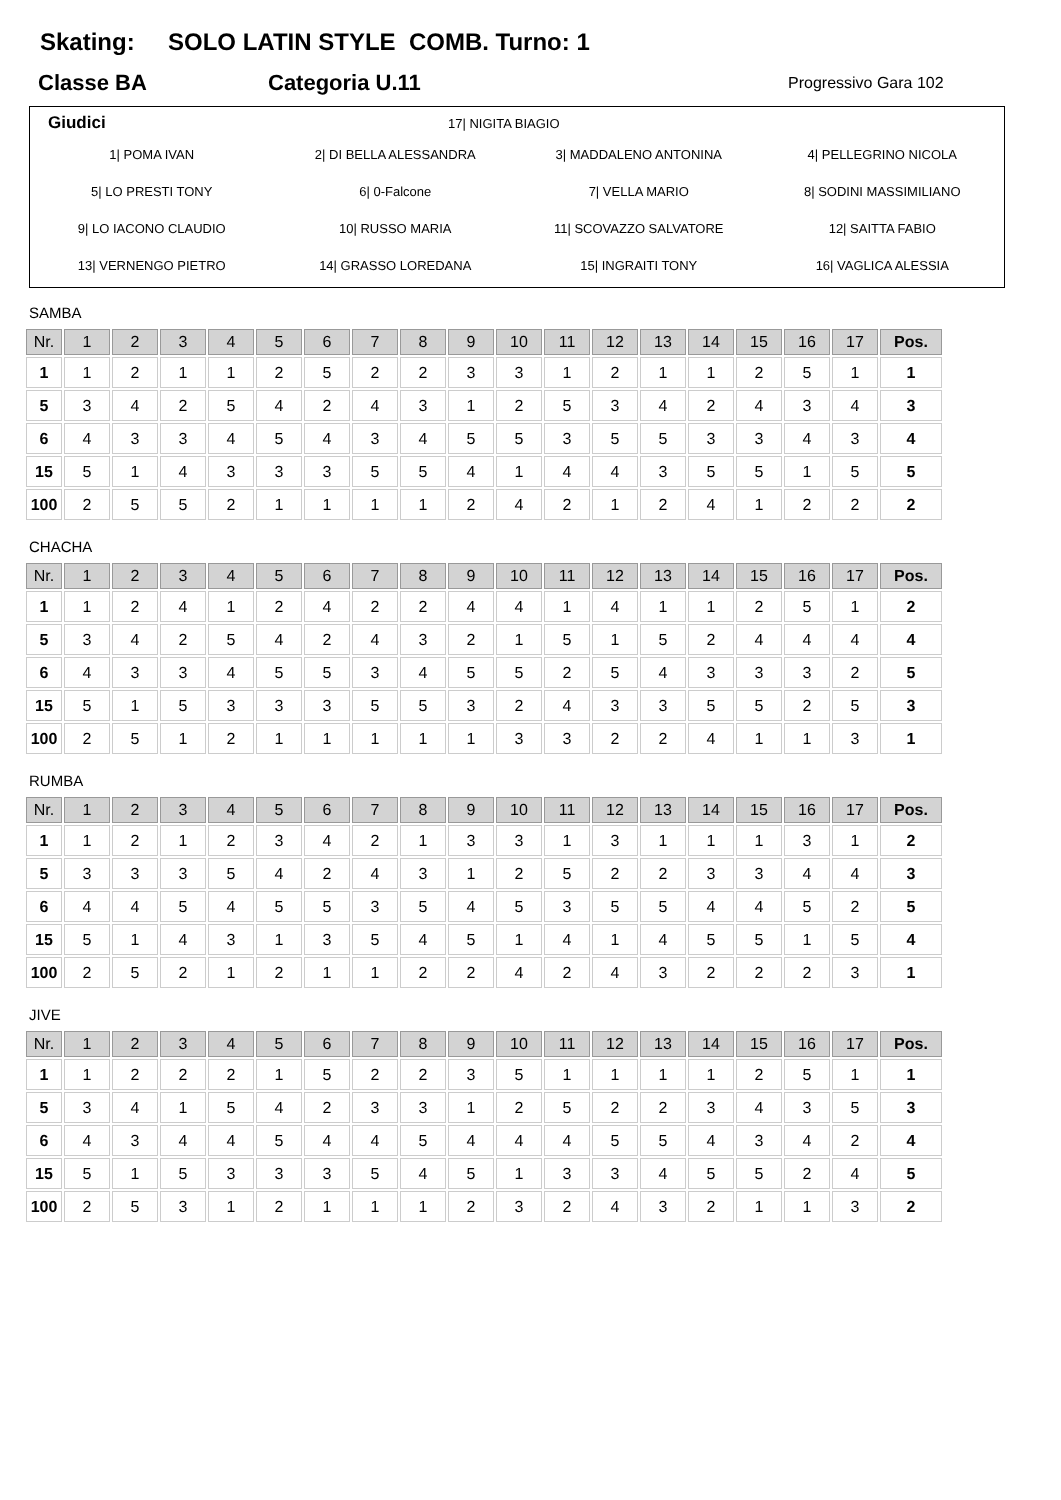Skating: SOLO LATIN STYLE COMB. Turno: 1
Classe BA Categoria U.11 Progressivo Gara 102
Giudici 17| NIGITA BIAGIO
1| POMA IVAN
2| DI BELLA ALESSANDRA
3| MADDALENO ANTONINA
4| PELLEGRINO NICOLA
5| LO PRESTI TONY
6| 0-Falcone
7| VELLA MARIO
8| SODINI MASSIMILIANO
9| LO IACONO CLAUDIO
10| RUSSO MARIA
11| SCOVAZZO SALVATORE
12| SAITTA FABIO
13| VERNENGO PIETRO
14| GRASSO LOREDANA
15| INGRAITI TONY
16| VAGLICA ALESSIA
SAMBA
| Nr. | 1 | 2 | 3 | 4 | 5 | 6 | 7 | 8 | 9 | 10 | 11 | 12 | 13 | 14 | 15 | 16 | 17 | Pos. |
| --- | --- | --- | --- | --- | --- | --- | --- | --- | --- | --- | --- | --- | --- | --- | --- | --- | --- | --- |
| 1 | 1 | 2 | 1 | 1 | 2 | 5 | 2 | 2 | 3 | 3 | 1 | 2 | 1 | 1 | 2 | 5 | 1 | 1 |
| 5 | 3 | 4 | 2 | 5 | 4 | 2 | 4 | 3 | 1 | 2 | 5 | 3 | 4 | 2 | 4 | 3 | 4 | 3 |
| 6 | 4 | 3 | 3 | 4 | 5 | 4 | 3 | 4 | 5 | 5 | 3 | 5 | 5 | 3 | 3 | 4 | 3 | 4 |
| 15 | 5 | 1 | 4 | 3 | 3 | 3 | 5 | 5 | 4 | 1 | 4 | 4 | 3 | 5 | 5 | 1 | 5 | 5 |
| 100 | 2 | 5 | 5 | 2 | 1 | 1 | 1 | 1 | 2 | 4 | 2 | 1 | 2 | 4 | 1 | 2 | 2 | 2 |
CHACHA
| Nr. | 1 | 2 | 3 | 4 | 5 | 6 | 7 | 8 | 9 | 10 | 11 | 12 | 13 | 14 | 15 | 16 | 17 | Pos. |
| --- | --- | --- | --- | --- | --- | --- | --- | --- | --- | --- | --- | --- | --- | --- | --- | --- | --- | --- |
| 1 | 1 | 2 | 4 | 1 | 2 | 4 | 2 | 2 | 4 | 4 | 1 | 4 | 1 | 1 | 2 | 5 | 1 | 2 |
| 5 | 3 | 4 | 2 | 5 | 4 | 2 | 4 | 3 | 2 | 1 | 5 | 1 | 5 | 2 | 4 | 4 | 4 | 4 |
| 6 | 4 | 3 | 3 | 4 | 5 | 5 | 3 | 4 | 5 | 5 | 2 | 5 | 4 | 3 | 3 | 3 | 2 | 5 |
| 15 | 5 | 1 | 5 | 3 | 3 | 3 | 5 | 5 | 3 | 2 | 4 | 3 | 3 | 5 | 5 | 2 | 5 | 3 |
| 100 | 2 | 5 | 1 | 2 | 1 | 1 | 1 | 1 | 1 | 3 | 3 | 2 | 2 | 4 | 1 | 1 | 3 | 1 |
RUMBA
| Nr. | 1 | 2 | 3 | 4 | 5 | 6 | 7 | 8 | 9 | 10 | 11 | 12 | 13 | 14 | 15 | 16 | 17 | Pos. |
| --- | --- | --- | --- | --- | --- | --- | --- | --- | --- | --- | --- | --- | --- | --- | --- | --- | --- | --- |
| 1 | 1 | 2 | 1 | 2 | 3 | 4 | 2 | 1 | 3 | 3 | 1 | 3 | 1 | 1 | 1 | 3 | 1 | 2 |
| 5 | 3 | 3 | 3 | 5 | 4 | 2 | 4 | 3 | 1 | 2 | 5 | 2 | 2 | 3 | 3 | 4 | 4 | 3 |
| 6 | 4 | 4 | 5 | 4 | 5 | 5 | 3 | 5 | 4 | 5 | 3 | 5 | 5 | 4 | 4 | 5 | 2 | 5 |
| 15 | 5 | 1 | 4 | 3 | 1 | 3 | 5 | 4 | 5 | 1 | 4 | 1 | 4 | 5 | 5 | 1 | 5 | 4 |
| 100 | 2 | 5 | 2 | 1 | 2 | 1 | 1 | 2 | 2 | 4 | 2 | 4 | 3 | 2 | 2 | 2 | 3 | 1 |
JIVE
| Nr. | 1 | 2 | 3 | 4 | 5 | 6 | 7 | 8 | 9 | 10 | 11 | 12 | 13 | 14 | 15 | 16 | 17 | Pos. |
| --- | --- | --- | --- | --- | --- | --- | --- | --- | --- | --- | --- | --- | --- | --- | --- | --- | --- | --- |
| 1 | 1 | 2 | 2 | 2 | 1 | 5 | 2 | 2 | 3 | 5 | 1 | 1 | 1 | 1 | 2 | 5 | 1 | 1 |
| 5 | 3 | 4 | 1 | 5 | 4 | 2 | 3 | 3 | 1 | 2 | 5 | 2 | 2 | 3 | 4 | 3 | 5 | 3 |
| 6 | 4 | 3 | 4 | 4 | 5 | 4 | 4 | 5 | 4 | 4 | 4 | 5 | 5 | 4 | 3 | 4 | 2 | 4 |
| 15 | 5 | 1 | 5 | 3 | 3 | 3 | 5 | 4 | 5 | 1 | 3 | 3 | 4 | 5 | 5 | 2 | 4 | 5 |
| 100 | 2 | 5 | 3 | 1 | 2 | 1 | 1 | 1 | 2 | 3 | 2 | 4 | 3 | 2 | 1 | 1 | 3 | 2 |